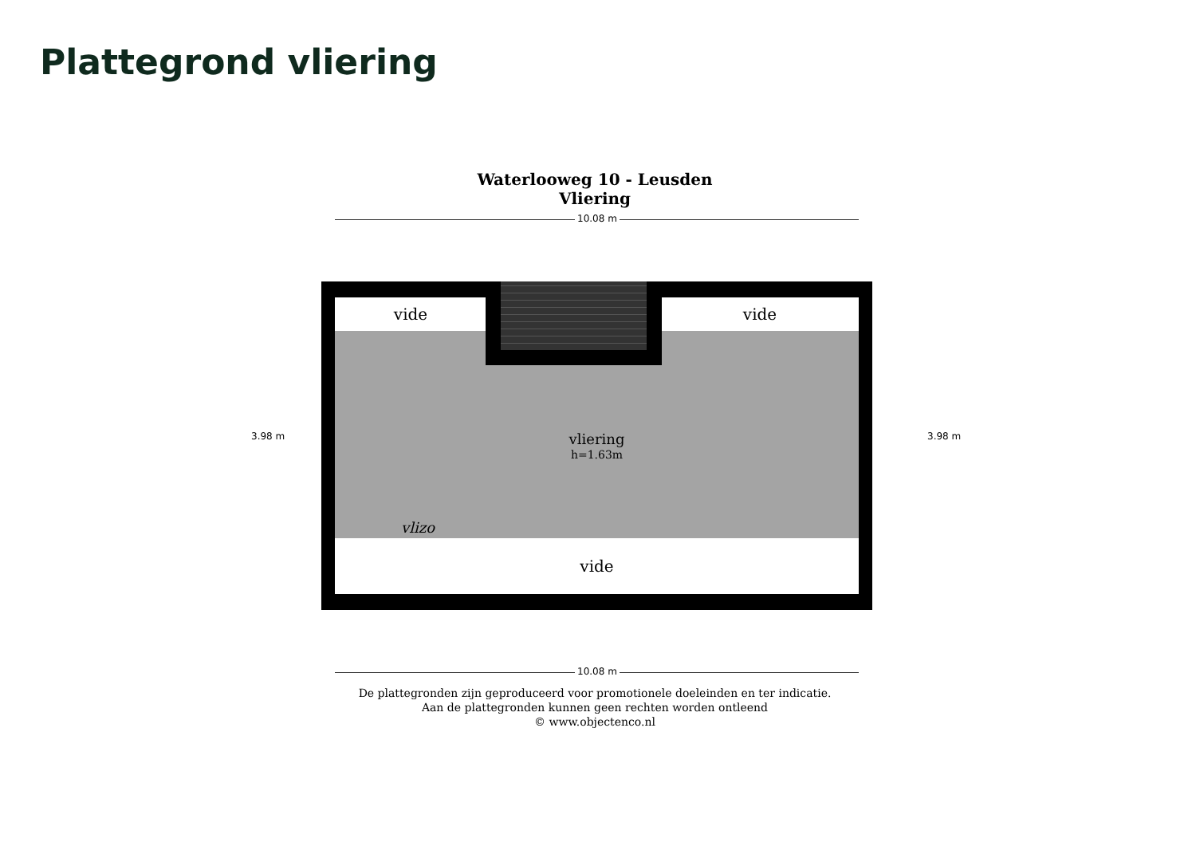Plattegrond vliering
Waterlooweg 10 - Leusden
Vliering
10.08 m
vide vide
vide
vliering
h=1.63m
vlizo
10.08 m
3.98 m 3.98 m
De plattegronden zijn geproduceerd voor promotionele doeleinden en ter indicatie.
Aan de plattegronden kunnen geen rechten worden ontleend
© www.objectenco.nl